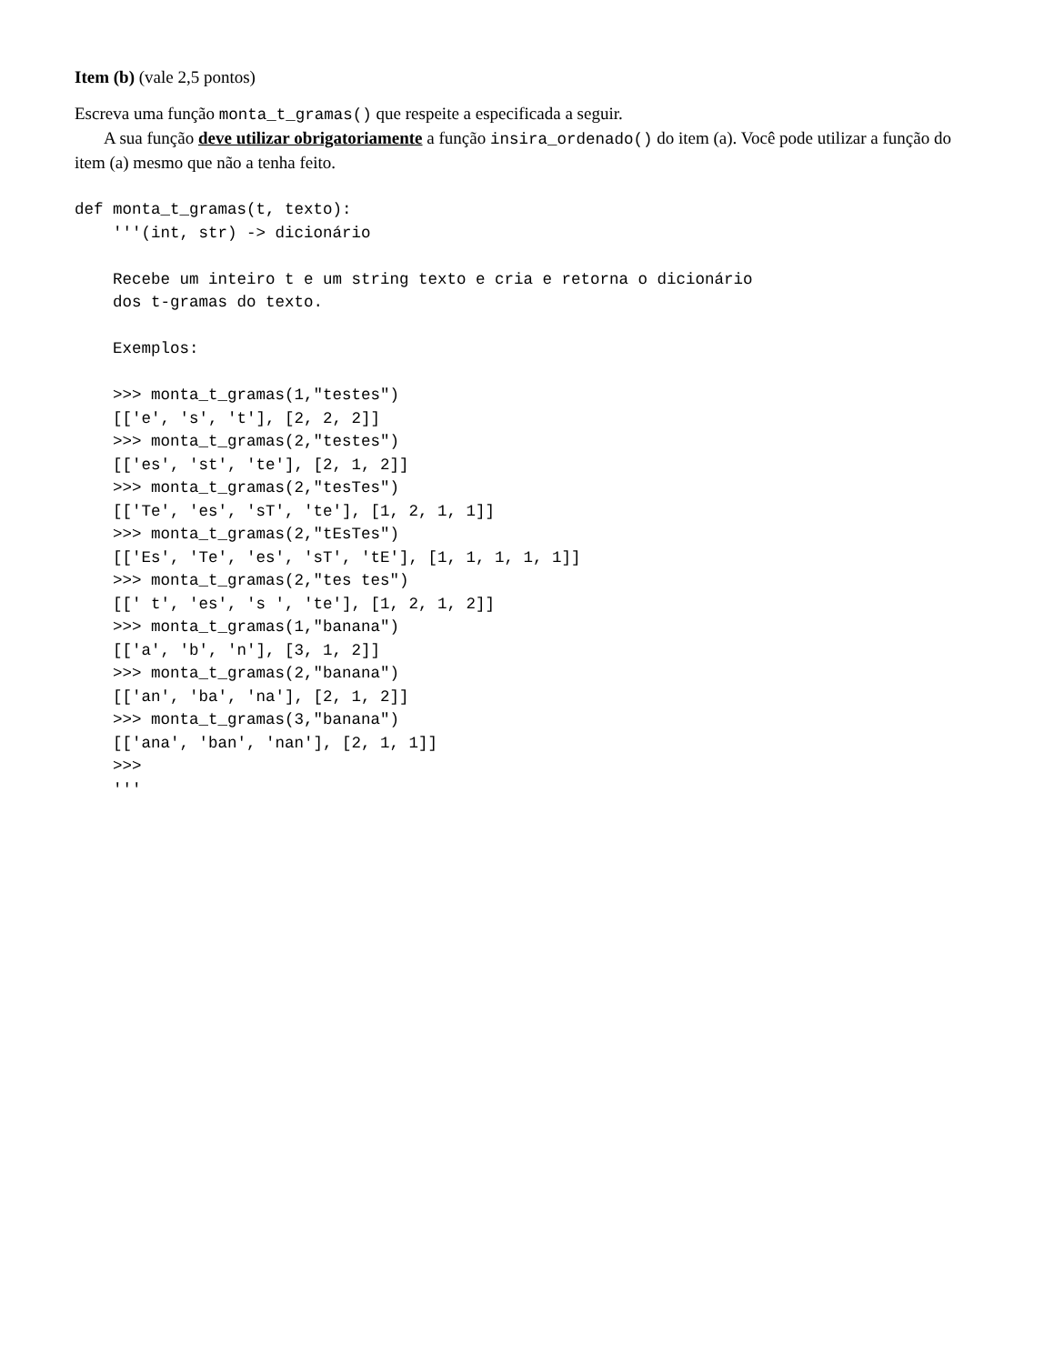Item (b) (vale 2,5 pontos)
Escreva uma função monta_t_gramas() que respeite a especificada a seguir.
A sua função deve utilizar obrigatoriamente a função insira_ordenado() do item (a). Você pode utilizar a função do item (a) mesmo que não a tenha feito.
def monta_t_gramas(t, texto):
    '''(int, str) -> dicionário

    Recebe um inteiro t e um string texto e cria e retorna o dicionário
    dos t-gramas do texto.

    Exemplos:

    >>> monta_t_gramas(1,"testes")
    [['e', 's', 't'], [2, 2, 2]]
    >>> monta_t_gramas(2,"testes")
    [['es', 'st', 'te'], [2, 1, 2]]
    >>> monta_t_gramas(2,"tesTes")
    [['Te', 'es', 'sT', 'te'], [1, 2, 1, 1]]
    >>> monta_t_gramas(2,"tEsTes")
    [['Es', 'Te', 'es', 'sT', 'tE'], [1, 1, 1, 1, 1]]
    >>> monta_t_gramas(2,"tes tes")
    [[' t', 'es', 's ', 'te'], [1, 2, 1, 2]]
    >>> monta_t_gramas(1,"banana")
    [['a', 'b', 'n'], [3, 1, 2]]
    >>> monta_t_gramas(2,"banana")
    [['an', 'ba', 'na'], [2, 1, 2]]
    >>> monta_t_gramas(3,"banana")
    [['ana', 'ban', 'nan'], [2, 1, 1]]
    >>>
    '''